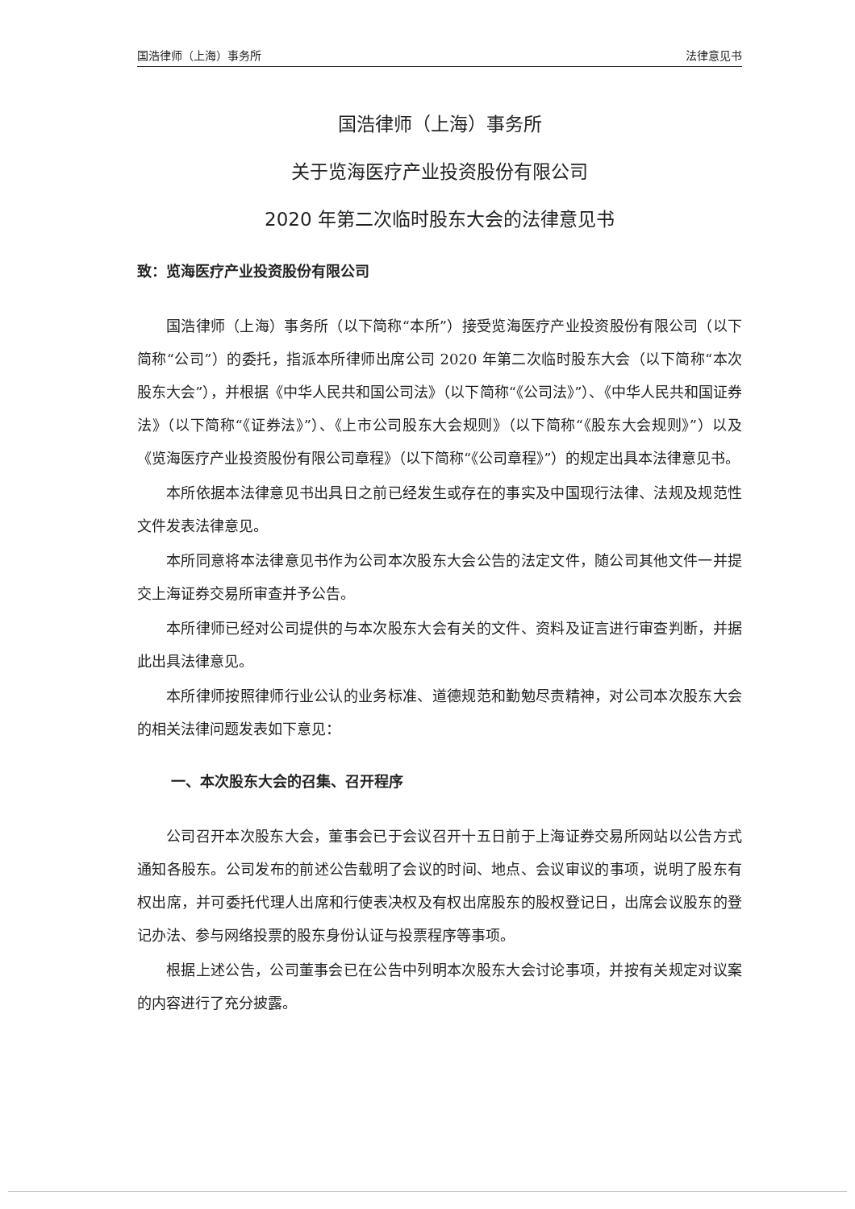国浩律师（上海）事务所 法律意见书
国浩律师（上海）事务所
关于览海医疗产业投资股份有限公司
2020 年第二次临时股东大会的法律意见书
致：览海医疗产业投资股份有限公司
国浩律师（上海）事务所（以下简称“本所”）接受览海医疗产业投资股份有限公司（以下简称“公司”）的委托，指派本所律师出席公司 2020 年第二次临时股东大会（以下简称“本次股东大会”），并根据《中华人民共和国公司法》（以下简称“《公司法》”）、《中华人民共和国证券法》（以下简称“《证券法》”）、《上市公司股东大会规则》（以下简称“《股东大会规则》”）以及《览海医疗产业投资股份有限公司章程》（以下简称“《公司章程》”）的规定出具本法律意见书。
本所依据本法律意见书出具日之前已经发生或存在的事实及中国现行法律、法规及规范性文件发表法律意见。
本所同意将本法律意见书作为公司本次股东大会公告的法定文件，随公司其他文件一并提交上海证券交易所审查并予公告。
本所律师已经对公司提供的与本次股东大会有关的文件、资料及证言进行审查判断，并据此出具法律意见。
本所律师按照律师行业公认的业务标准、道德规范和勤勉尽责精神，对公司本次股东大会的相关法律问题发表如下意见：
一、本次股东大会的召集、召开程序
公司召开本次股东大会，董事会已于会议召开十五日前于上海证券交易所网站以公告方式通知各股东。公司发布的前述公告载明了会议的时间、地点、会议审议的事项，说明了股东有权出席，并可委托代理人出席和行使表决权及有权出席股东的股权登记日，出席会议股东的登记办法、参与网络投票的股东身份认证与投票程序等事项。
根据上述公告，公司董事会已在公告中列明本次股东大会讨论事项，并按有关规定对议案的内容进行了充分披露。